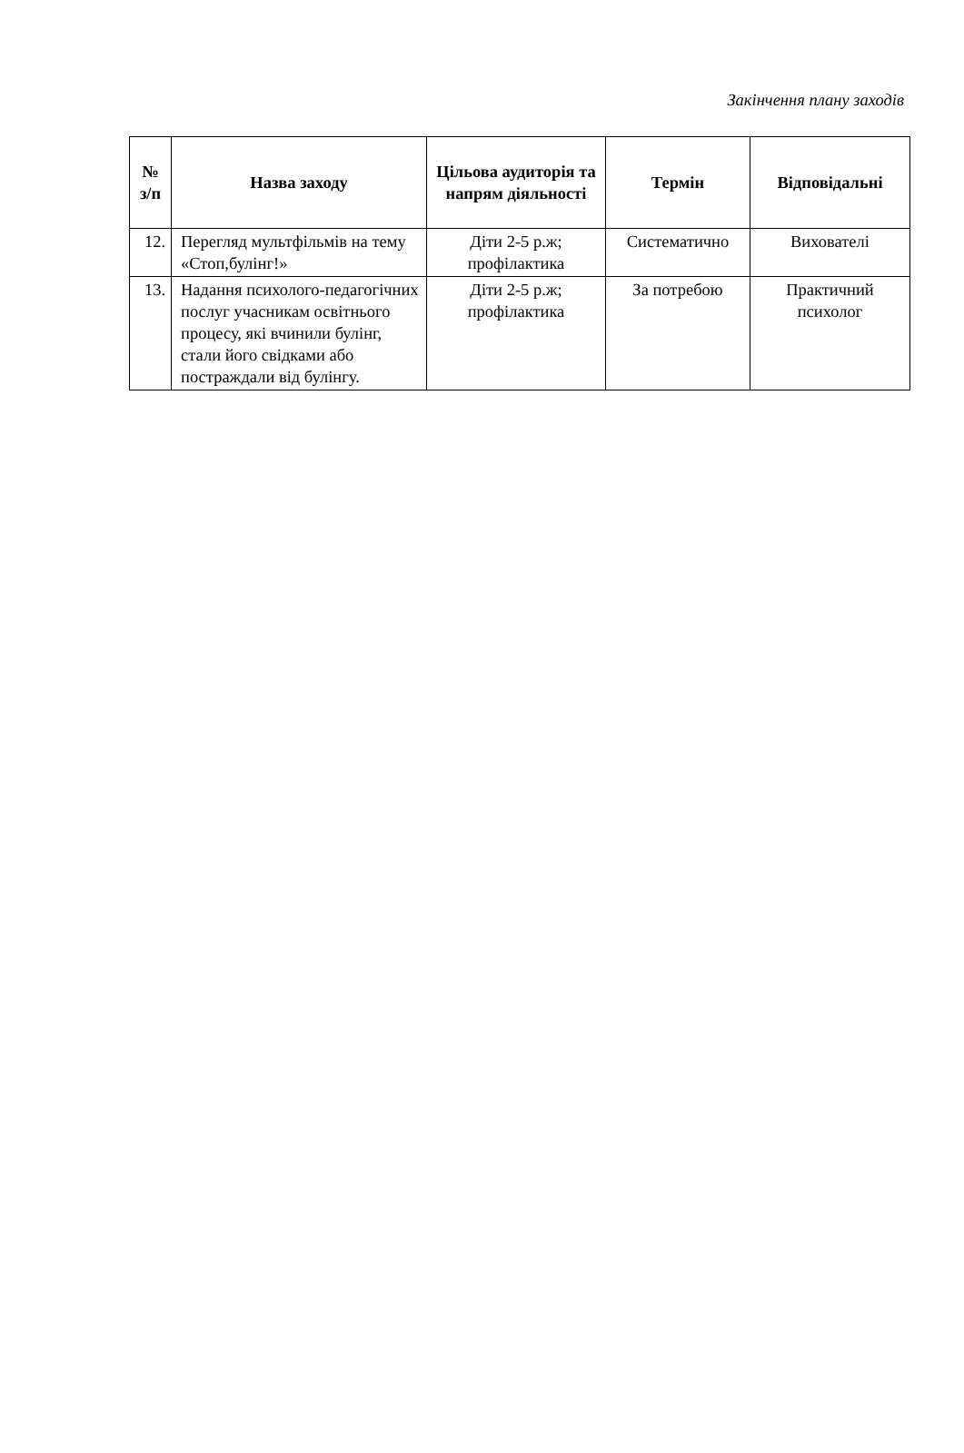Закінчення плану заходів
| № з/п | Назва заходу | Цільова аудиторія та напрям діяльності | Термін | Відповідальні |
| --- | --- | --- | --- | --- |
| 12. | Перегляд мультфільмів на тему «Стоп,булінг!» | Діти 2-5 р.ж; профілактика | Систематично | Вихователі |
| 13. | Надання психолого-педагогічних послуг учасникам освітнього процесу, які вчинили булінг, стали його свідками або постраждали від булінгу. | Діти 2-5 р.ж; профілактика | За потребою | Практичний психолог |